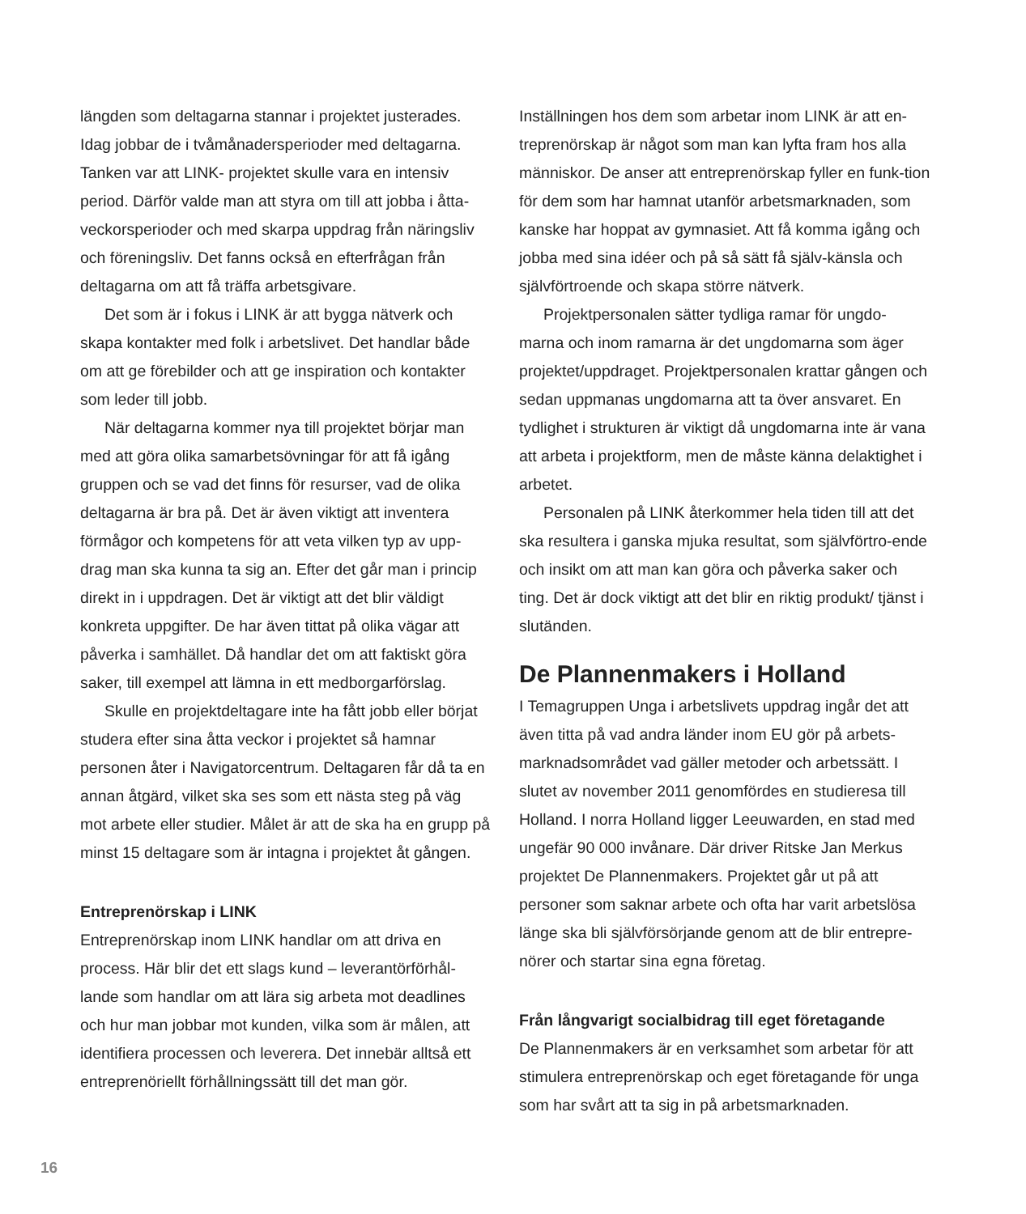längden som deltagarna stannar i projektet justerades. Idag jobbar de i tvåmånadersperioder med deltagarna. Tanken var att LINK- projektet skulle vara en intensiv period. Därför valde man att styra om till att jobba i åtta-veckorsperioder och med skarpa uppdrag från näringsliv och föreningsliv. Det fanns också en efterfrågan från deltagarna om att få träffa arbetsgivare.
Det som är i fokus i LINK är att bygga nätverk och skapa kontakter med folk i arbetslivet. Det handlar både om att ge förebilder och att ge inspiration och kontakter som leder till jobb.
När deltagarna kommer nya till projektet börjar man med att göra olika samarbetsövningar för att få igång gruppen och se vad det finns för resurser, vad de olika deltagarna är bra på. Det är även viktigt att inventera förmågor och kompetens för att veta vilken typ av upp-drag man ska kunna ta sig an. Efter det går man i princip direkt in i uppdragen. Det är viktigt att det blir väldigt konkreta uppgifter. De har även tittat på olika vägar att påverka i samhället. Då handlar det om att faktiskt göra saker, till exempel att lämna in ett medborgarförslag.
Skulle en projektdeltagare inte ha fått jobb eller börjat studera efter sina åtta veckor i projektet så hamnar personen åter i Navigatorcentrum. Deltagaren får då ta en annan åtgärd, vilket ska ses som ett nästa steg på väg mot arbete eller studier. Målet är att de ska ha en grupp på minst 15 deltagare som är intagna i projektet åt gången.
Entreprenörskap i LINK
Entreprenörskap inom LINK handlar om att driva en process. Här blir det ett slags kund – leverantörförhål-lande som handlar om att lära sig arbeta mot deadlines och hur man jobbar mot kunden, vilka som är målen, att identifiera processen och leverera. Det innebär alltså ett entreprenöriellt förhållningssätt till det man gör.
Inställningen hos dem som arbetar inom LINK är att en-treprenörskap är något som man kan lyfta fram hos alla människor. De anser att entreprenörskap fyller en funk-tion för dem som har hamnat utanför arbetsmarknaden, som kanske har hoppat av gymnasiet. Att få komma igång och jobba med sina idéer och på så sätt få själv-känsla och självförtroende och skapa större nätverk.
Projektpersonalen sätter tydliga ramar för ungdo-marna och inom ramarna är det ungdomarna som äger projektet/uppdraget. Projektpersonalen krattar gången och sedan uppmanas ungdomarna att ta över ansvaret. En tydlighet i strukturen är viktigt då ungdomarna inte är vana att arbeta i projektform, men de måste känna delaktighet i arbetet.
Personalen på LINK återkommer hela tiden till att det ska resultera i ganska mjuka resultat, som självförtro-ende och insikt om att man kan göra och påverka saker och ting. Det är dock viktigt att det blir en riktig produkt/ tjänst i slutänden.
De Plannenmakers i Holland
I Temagruppen Unga i arbetslivets uppdrag ingår det att även titta på vad andra länder inom EU gör på arbets-marknadsområdet vad gäller metoder och arbetssätt. I slutet av november 2011 genomfördes en studieresa till Holland. I norra Holland ligger Leeuwarden, en stad med ungefär 90 000 invånare. Där driver Ritske Jan Merkus projektet De Plannenmakers. Projektet går ut på att personer som saknar arbete och ofta har varit arbetslösa länge ska bli självförsörjande genom att de blir entrepre-nörer och startar sina egna företag.
Från långvarigt socialbidrag till eget företagande
De Plannenmakers är en verksamhet som arbetar för att stimulera entreprenörskap och eget företagande för unga som har svårt att ta sig in på arbetsmarknaden.
16